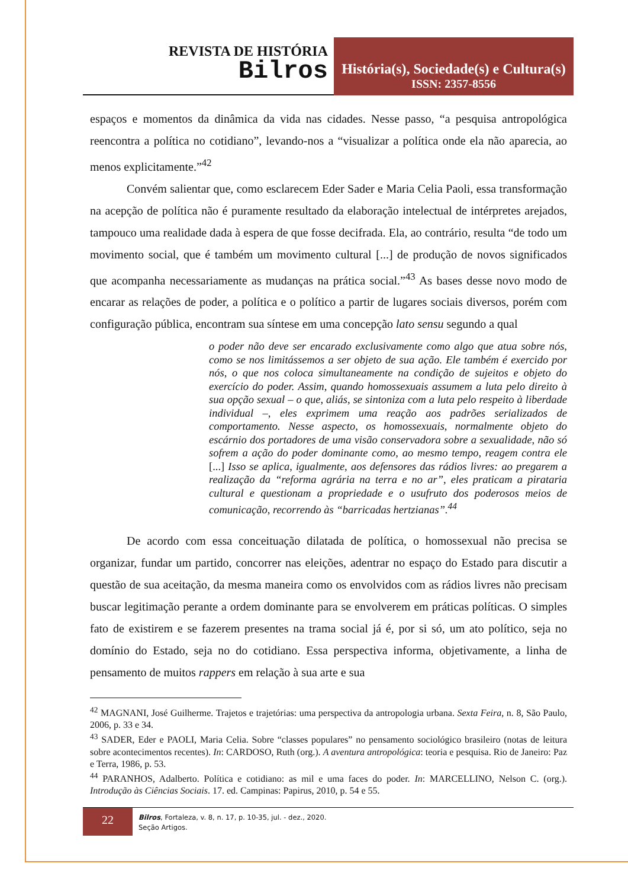REVISTA DE HISTÓRIA
Bilros
História(s), Sociedade(s) e Cultura(s)
ISSN: 2357-8556
espaços e momentos da dinâmica da vida nas cidades. Nesse passo, “a pesquisa antropológica reencontra a política no cotidiano”, levando-nos a “visualizar a política onde ela não aparecia, ao menos explicitamente.”<sup>42</sup>
Convém salientar que, como esclarecem Eder Sader e Maria Celia Paoli, essa transformação na acepção de política não é puramente resultado da elaboração intelectual de intérpretes arejados, tampouco uma realidade dada à espera de que fosse decifrada. Ela, ao contrário, resulta “de todo um movimento social, que é também um movimento cultural [...] de produção de novos significados que acompanha necessariamente as mudanças na prática social.”<sup>43</sup> As bases desse novo modo de encarar as relações de poder, a política e o político a partir de lugares sociais diversos, porém com configuração pública, encontram sua síntese em uma concepção lato sensu segundo a qual
o poder não deve ser encarado exclusivamente como algo que atua sobre nós, como se nos limitássemos a ser objeto de sua ação. Ele também é exercido por nós, o que nos coloca simultaneamente na condição de sujeitos e objeto do exercício do poder. Assim, quando homossexuais assumem a luta pelo direito à sua opção sexual – o que, aliás, se sintoniza com a luta pelo respeito à liberdade individual –, eles exprimem uma reação aos padrões serializados de comportamento. Nesse aspecto, os homossexuais, normalmente objeto do escárnio dos portadores de uma visão conservadora sobre a sexualidade, não só sofrem a ação do poder dominante como, ao mesmo tempo, reagem contra ele [...] Isso se aplica, igualmente, aos defensores das rádios livres: ao pregarem a realização da “reforma agrária na terra e no ar”, eles praticam a pirataria cultural e questionam a propriedade e o usufruto dos poderosos meios de comunicação, recorrendo às “barricadas hertzianas”.<sup>44</sup>
De acordo com essa conceituação dilatada de política, o homossexual não precisa se organizar, fundar um partido, concorrer nas eleições, adentrar no espaço do Estado para discutir a questão de sua aceitação, da mesma maneira como os envolvidos com as rádios livres não precisam buscar legitimação perante a ordem dominante para se envolverem em práticas políticas. O simples fato de existirem e se fazerem presentes na trama social já é, por si só, um ato político, seja no domínio do Estado, seja no do cotidiano. Essa perspectiva informa, objetivamente, a linha de pensamento de muitos rappers em relação à sua arte e sua
<sup>42</sup> MAGNANI, José Guilherme. Trajetos e trajetórias: uma perspectiva da antropologia urbana. Sexta Feira, n. 8, São Paulo, 2006, p. 33 e 34.
<sup>43</sup> SADER, Eder e PAOLI, Maria Celia. Sobre “classes populares” no pensamento sociológico brasileiro (notas de leitura sobre acontecimentos recentes). In: CARDOSO, Ruth (org.). A aventura antropológica: teoria e pesquisa. Rio de Janeiro: Paz e Terra, 1986, p. 53.
<sup>44</sup> PARANHOS, Adalberto. Política e cotidiano: as mil e uma faces do poder. In: MARCELLINO, Nelson C. (org.). Introdução às Ciências Sociais. 17. ed. Campinas: Papirus, 2010, p. 54 e 55.
22
Bilros, Fortaleza, v. 8, n. 17, p. 10-35, jul. - dez., 2020.
Seção Artigos.